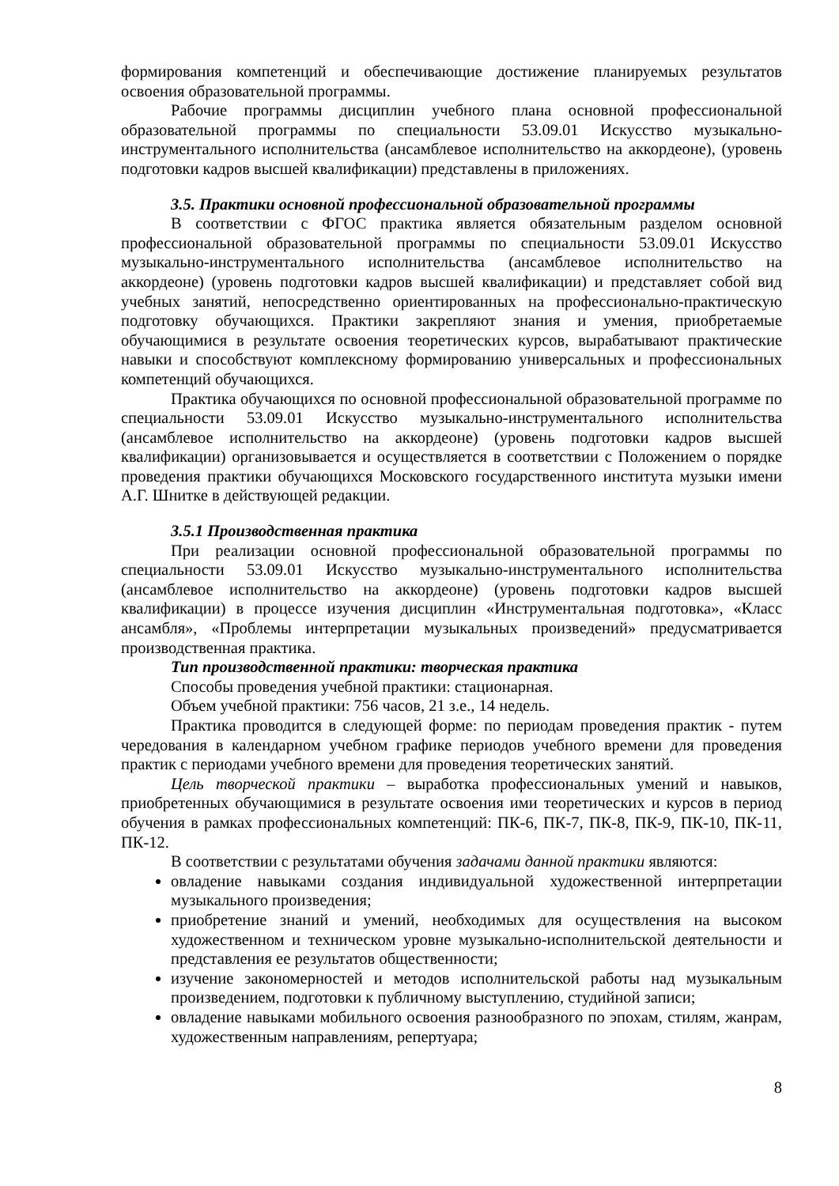формирования компетенций и обеспечивающие достижение планируемых результатов освоения образовательной программы.
Рабочие программы дисциплин учебного плана основной профессиональной образовательной программы по специальности 53.09.01 Искусство музыкально-инструментального исполнительства (ансамблевое исполнительство на аккордеоне), (уровень подготовки кадров высшей квалификации) представлены в приложениях.
3.5. Практики основной профессиональной образовательной программы
В соответствии с ФГОС практика является обязательным разделом основной профессиональной образовательной программы по специальности 53.09.01 Искусство музыкально-инструментального исполнительства (ансамблевое исполнительство на аккордеоне) (уровень подготовки кадров высшей квалификации) и представляет собой вид учебных занятий, непосредственно ориентированных на профессионально-практическую подготовку обучающихся. Практики закрепляют знания и умения, приобретаемые обучающимися в результате освоения теоретических курсов, вырабатывают практические навыки и способствуют комплексному формированию универсальных и профессиональных компетенций обучающихся.
Практика обучающихся по основной профессиональной образовательной программе по специальности 53.09.01 Искусство музыкально-инструментального исполнительства (ансамблевое исполнительство на аккордеоне) (уровень подготовки кадров высшей квалификации) организовывается и осуществляется в соответствии с Положением о порядке проведения практики обучающихся Московского государственного института музыки имени А.Г. Шнитке в действующей редакции.
3.5.1 Производственная практика
При реализации основной профессиональной образовательной программы по специальности 53.09.01 Искусство музыкально-инструментального исполнительства (ансамблевое исполнительство на аккордеоне) (уровень подготовки кадров высшей квалификации) в процессе изучения дисциплин «Инструментальная подготовка», «Класс ансамбля», «Проблемы интерпретации музыкальных произведений» предусматривается производственная практика.
Тип производственной практики: творческая практика
Способы проведения учебной практики: стационарная.
Объем учебной практики: 756 часов, 21 з.е., 14 недель.
Практика проводится в следующей форме: по периодам проведения практик - путем чередования в календарном учебном графике периодов учебного времени для проведения практик с периодами учебного времени для проведения теоретических занятий.
Цель творческой практики – выработка профессиональных умений и навыков, приобретенных обучающимися в результате освоения ими теоретических и курсов в период обучения в рамках профессиональных компетенций: ПК-6, ПК-7, ПК-8, ПК-9, ПК-10, ПК-11, ПК-12.
В соответствии с результатами обучения задачами данной практики являются:
овладение навыками создания индивидуальной художественной интерпретации музыкального произведения;
приобретение знаний и умений, необходимых для осуществления на высоком художественном и техническом уровне музыкально-исполнительской деятельности и представления ее результатов общественности;
изучение закономерностей и методов исполнительской работы над музыкальным произведением, подготовки к публичному выступлению, студийной записи;
овладение навыками мобильного освоения разнообразного по эпохам, стилям, жанрам, художественным направлениям, репертуара;
8